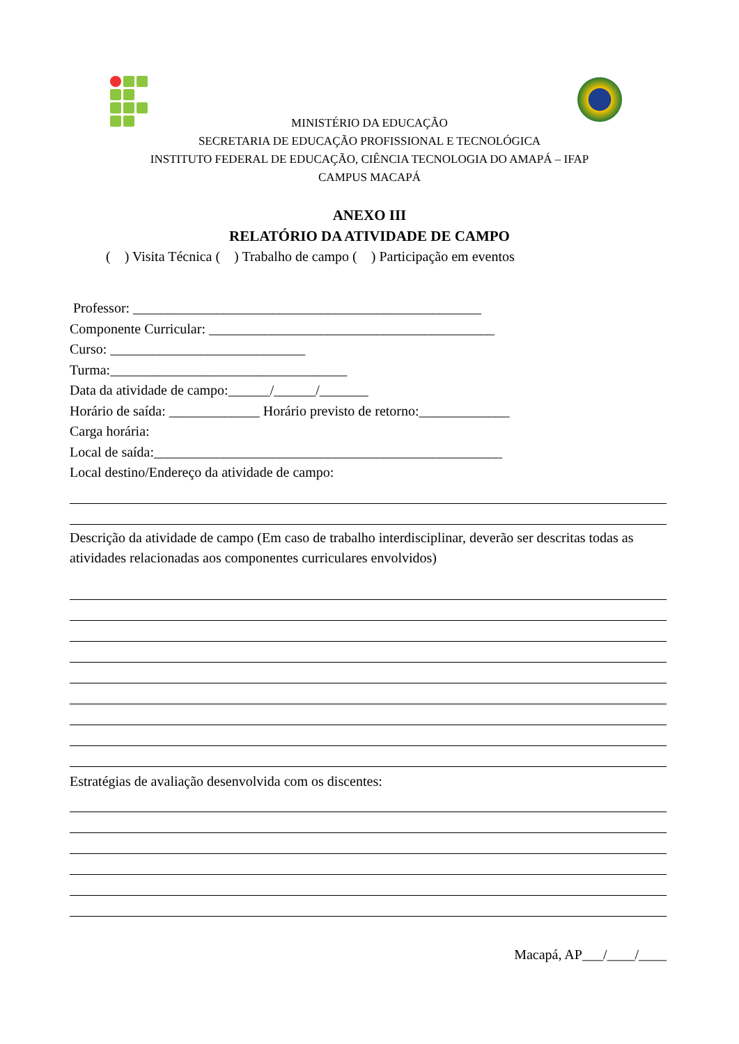MINISTÉRIO DA EDUCAÇÃO
SECRETARIA DE EDUCAÇÃO PROFISSIONAL E TECNOLÓGICA
INSTITUTO FEDERAL DE EDUCAÇÃO, CIÊNCIA TECNOLOGIA DO AMAPÁ – IFAP
CAMPUS MACAPÁ
ANEXO III
RELATÓRIO DA ATIVIDADE DE CAMPO
( ) Visita Técnica ( ) Trabalho de campo ( ) Participação em eventos
Professor: __________________________________________________
Componente Curricular: _________________________________________
Curso: ____________________________
Turma:__________________________________
Data da atividade de campo:______/______/_______
Horário de saída: _____________ Horário previsto de retorno:_____________
Carga horária:
Local de saída:__________________________________________________
Local destino/Endereço da atividade de campo:
Descrição da atividade de campo (Em caso de trabalho interdisciplinar, deverão ser descritas todas as atividades relacionadas aos componentes curriculares envolvidos)
Estratégias de avaliação desenvolvida com os discentes:
Macapá, AP___/____/____